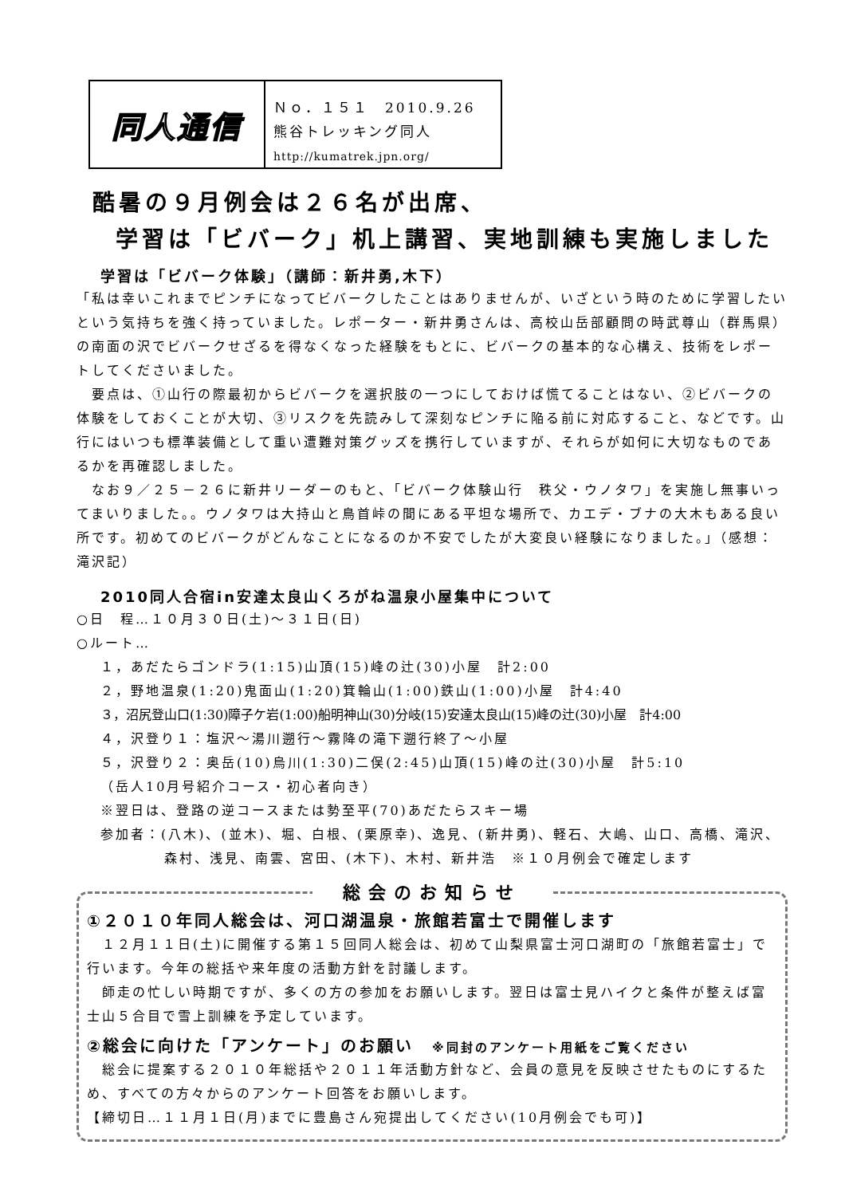同人通信
Ｎｏ．１５１　2010.9.26
熊谷トレッキング同人
http://kumatrek.jpn.org/
酷暑の９月例会は２６名が出席、
学習は「ビバーク」机上講習、実地訓練も実施しました
学習は「ビバーク体験」（講師：新井勇,木下）
「私は幸いこれまでピンチになってビバークしたことはありませんが、いざという時のために学習したいという気持ちを強く持っていました。レポーター・新井勇さんは、高校山岳部顧問の時武尊山（群馬県）の南面の沢でビバークせざるを得なくなった経験をもとに、ビバークの基本的な心構え、技術をレポートしてくださいました。
　要点は、①山行の際最初からビバークを選択肢の一つにしておけば慌てることはない、②ビバークの体験をしておくことが大切、③リスクを先読みして深刻なピンチに陥る前に対応すること、などです。山行にはいつも標準装備として重い遭難対策グッズを携行していますが、それらが如何に大切なものであるかを再確認しました。
　なお９／２５－２６に新井リーダーのもと、「ビバーク体験山行　秩父・ウノタワ」を実施し無事いってまいりました。。ウノタワは大持山と鳥首峠の間にある平坦な場所で、カエデ・ブナの大木もある良い所です。初めてのビバークがどんなことになるのか不安でしたが大変良い経験になりました。」（感想：滝沢記）
2010同人合宿in安達太良山くろがね温泉小屋集中について
○日　程…１０月３０日(土)～３１日(日)
○ルート…
１，あだたらゴンドラ(1:15)山頂(15)峰の辻(30)小屋　計2:00
２，野地温泉(1:20)鬼面山(1:20)箕輪山(1:00)鉄山(1:00)小屋　計4:40
３，沼尻登山口(1:30)障子ケ岩(1:00)船明神山(30)分岐(15)安達太良山(15)峰の辻(30)小屋　計4:00
４，沢登り１：塩沢～湯川遡行～霧降の滝下遡行終了～小屋
５，沢登り２：奥岳(10)烏川(1:30)二俣(2:45)山頂(15)峰の辻(30)小屋　計5:10
（岳人10月号紹介コース・初心者向き）
※翌日は、登路の逆コースまたは勢至平(70)あだたらスキー場
参加者：(八木)、(並木)、堀、白根、(栗原幸)、逸見、(新井勇)、軽石、大嶋、山口、高橋、滝沢、
森村、浅見、南雲、宮田、(木下)、木村、新井浩　※１０月例会で確定します
総会のお知らせ
①２０１０年同人総会は、河口湖温泉・旅館若富士で開催します
　１２月１１日(土)に開催する第１５回同人総会は、初めて山梨県富士河口湖町の「旅館若富士」で行います。今年の総括や来年度の活動方針を討議します。
　師走の忙しい時期ですが、多くの方の参加をお願いします。翌日は富士見ハイクと条件が整えば富士山５合目で雪上訓練を予定しています。
②総会に向けた「アンケート」のお願い　※同封のアンケート用紙をご覧ください
　総会に提案する２０１０年総括や２０１１年活動方針など、会員の意見を反映させたものにするため、すべての方々からのアンケート回答をお願いします。
【締切日…１１月１日(月)までに豊島さん宛提出してください(10月例会でも可)】